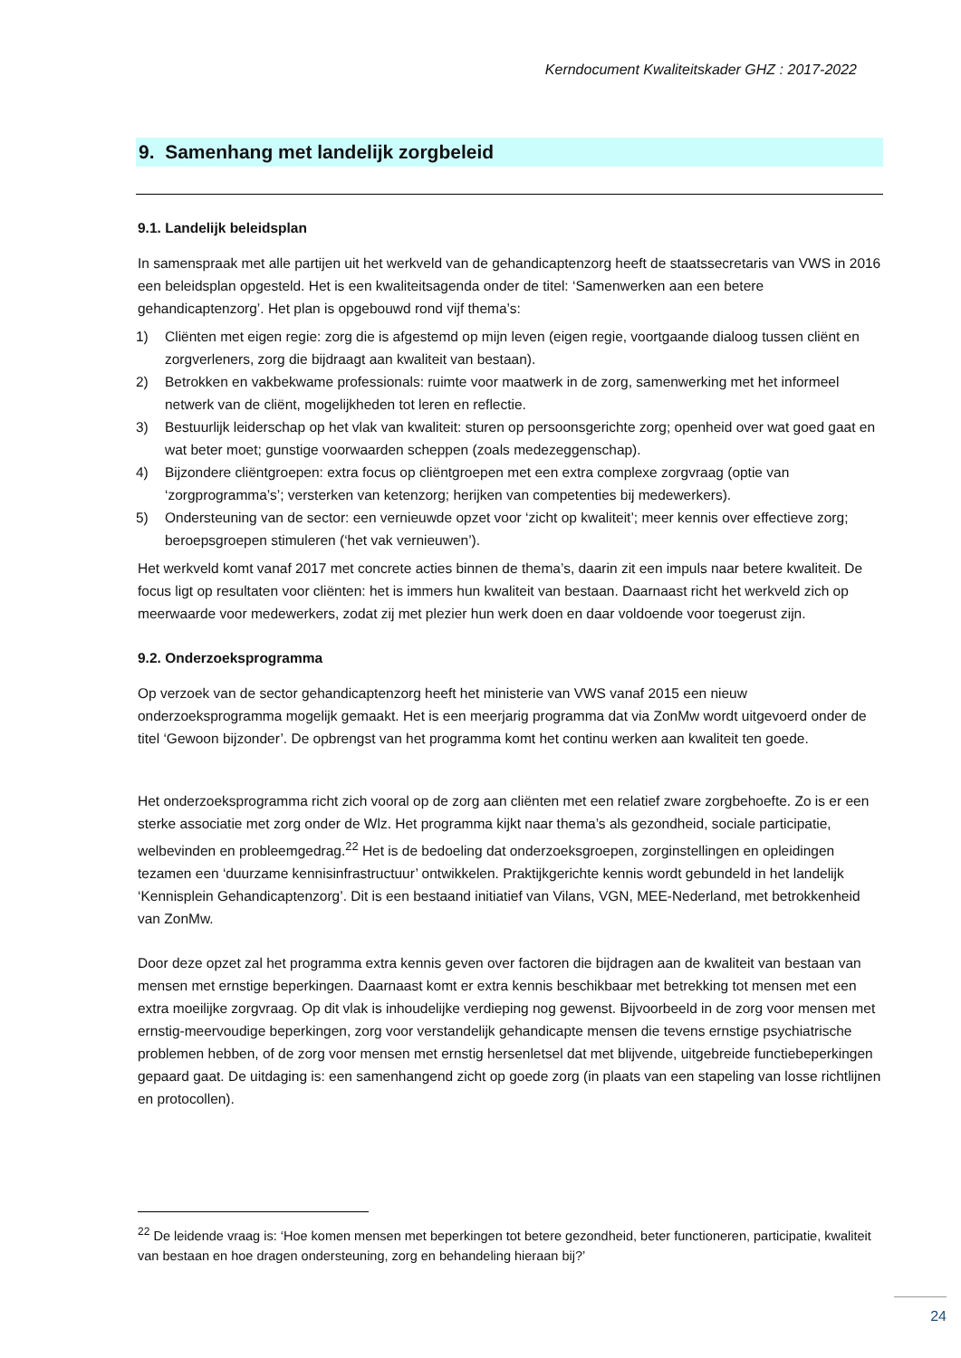Kerndocument Kwaliteitskader GHZ : 2017-2022
9. Samenhang met landelijk zorgbeleid
9.1. Landelijk beleidsplan
In samenspraak met alle partijen uit het werkveld van de gehandicaptenzorg heeft de staatssecretaris van VWS in 2016 een beleidsplan opgesteld. Het is een kwaliteitsagenda onder de titel: ‘Samenwerken aan een betere gehandicaptenzorg’. Het plan is opgebouwd rond vijf thema’s:
1) Cliënten met eigen regie: zorg die is afgestemd op mijn leven (eigen regie, voortgaande dialoog tussen cliënt en zorgverleners, zorg die bijdraagt aan kwaliteit van bestaan).
2) Betrokken en vakbekwame professionals: ruimte voor maatwerk in de zorg, samenwerking met het informeel netwerk van de cliënt, mogelijkheden tot leren en reflectie.
3) Bestuurlijk leiderschap op het vlak van kwaliteit: sturen op persoonsgerichte zorg; openheid over wat goed gaat en wat beter moet; gunstige voorwaarden scheppen (zoals medezeggenschap).
4) Bijzondere cliëntgroepen: extra focus op cliëntgroepen met een extra complexe zorgvraag (optie van ‘zorgprogramma’s’; versterken van ketenzorg; herijken van competenties bij medewerkers).
5) Ondersteuning van de sector: een vernieuwde opzet voor ‘zicht op kwaliteit’; meer kennis over effectieve zorg; beroepsgroepen stimuleren (‘het vak vernieuwen’).
Het werkveld komt vanaf 2017 met concrete acties binnen de thema’s, daarin zit een impuls naar betere kwaliteit. De focus ligt op resultaten voor cliënten: het is immers hun kwaliteit van bestaan. Daarnaast richt het werkveld zich op meerwaarde voor medewerkers, zodat zij met plezier hun werk doen en daar voldoende voor toegerust zijn.
9.2. Onderzoeksprogramma
Op verzoek van de sector gehandicaptenzorg heeft het ministerie van VWS vanaf 2015 een nieuw onderzoeksprogramma mogelijk gemaakt. Het is een meerjarig programma dat via ZonMw wordt uitgevoerd onder de titel ‘Gewoon bijzonder’. De opbrengst van het programma komt het continu werken aan kwaliteit ten goede.
Het onderzoeksprogramma richt zich vooral op de zorg aan cliënten met een relatief zware zorgbehoefte. Zo is er een sterke associatie met zorg onder de Wlz. Het programma kijkt naar thema’s als gezondheid, sociale participatie, welbevinden en probleemgedrag.<sup>22</sup> Het is de bedoeling dat onderzoeksgroepen, zorginstellingen en opleidingen tezamen een ‘duurzame kennisinfrastructuur’ ontwikkelen. Praktijkgerichte kennis wordt gebundeld in het landelijk ‘Kennisplein Gehandicaptenzorg’. Dit is een bestaand initiatief van Vilans, VGN, MEE-Nederland, met betrokkenheid van ZonMw.
Door deze opzet zal het programma extra kennis geven over factoren die bijdragen aan de kwaliteit van bestaan van mensen met ernstige beperkingen. Daarnaast komt er extra kennis beschikbaar met betrekking tot mensen met een extra moeilijke zorgvraag. Op dit vlak is inhoudelijke verdieping nog gewenst. Bijvoorbeeld in de zorg voor mensen met ernstig-meervoudige beperkingen, zorg voor verstandelijk gehandicapte mensen die tevens ernstige psychiatrische problemen hebben, of de zorg voor mensen met ernstig hersenletsel dat met blijvende, uitgebreide functiebeperkingen gepaard gaat. De uitdaging is: een samenhangend zicht op goede zorg (in plaats van een stapeling van losse richtlijnen en protocollen).
<sup>22</sup> De leidende vraag is: ‘Hoe komen mensen met beperkingen tot betere gezondheid, beter functioneren, participatie, kwaliteit van bestaan en hoe dragen ondersteuning, zorg en behandeling hieraan bij?’
24